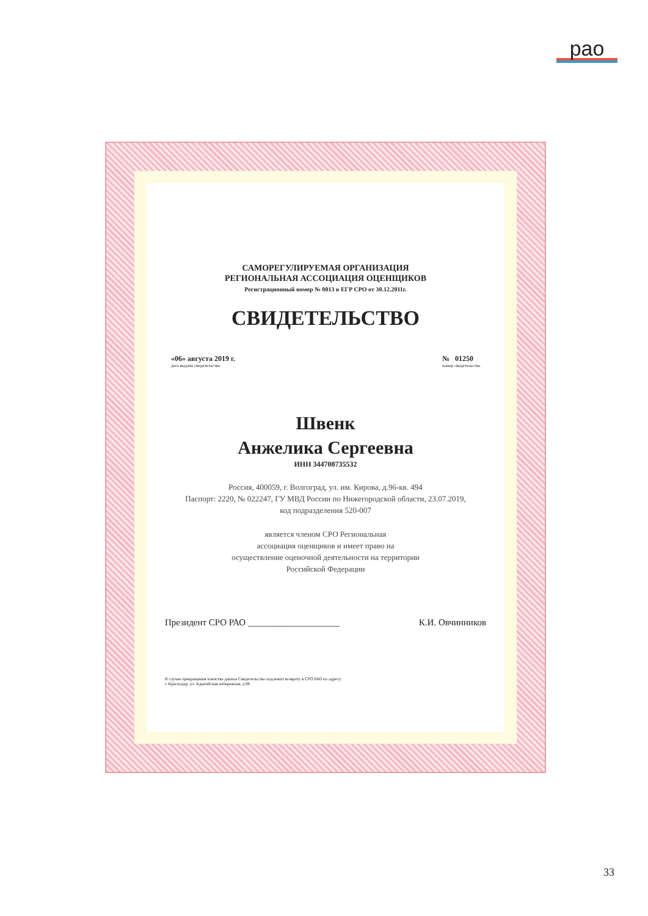рао
САМОРЕГУЛИРУЕМАЯ ОРГАНИЗАЦИЯ
РЕГИОНАЛЬНАЯ АССОЦИАЦИЯ ОЦЕНЩИКОВ
Регистрационный номер № 0013 в ЕГР СРО от 30.12.2011г.
СВИДЕТЕЛЬСТВО
«06» августа 2019 г.
дата выдачи свидетельства
№ 01250
номер свидетельства
Швенк
Анжелика Сергеевна
ИНН 344708735532
Россия, 400059, г. Волгоград, ул. им. Кирова, д.96-кв. 494
Паспорт: 2220, № 022247, ГУ МВД России по Нижегородской области, 23.07.2019,
код подразделения 520-007
является членом СРО Региональная
ассоциация оценщиков и имеет право на
осуществление оценочной деятельности на территории
Российской Федерации
Президент СРО РАО ____________________ К.И. Овчинников
В случае прекращения членства данное Свидетельство подлежит возврату в СРО РАО по адресу:
г. Краснодар, ул. Адыгейская набережная, д.98
33